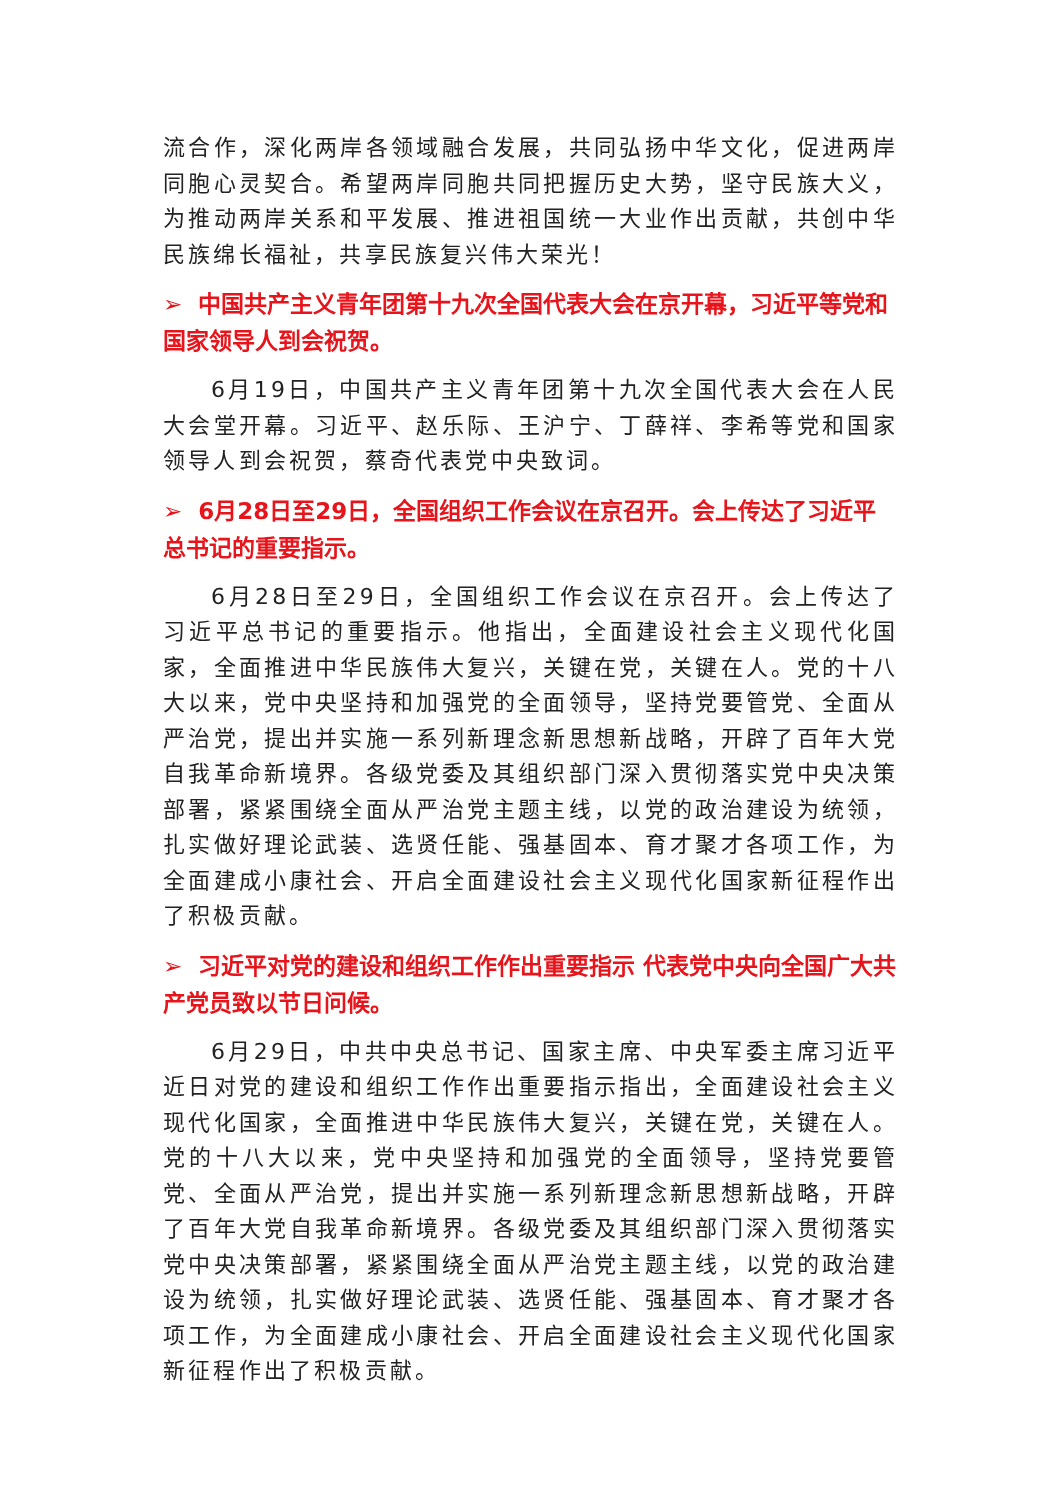流合作，深化两岸各领域融合发展，共同弘扬中华文化，促进两岸同胞心灵契合。希望两岸同胞共同把握历史大势，坚守民族大义，为推动两岸关系和平发展、推进祖国统一大业作出贡献，共创中华民族绵长福祉，共享民族复兴伟大荣光！
➢ 中国共产主义青年团第十九次全国代表大会在京开幕，习近平等党和国家领导人到会祝贺。
6月19日，中国共产主义青年团第十九次全国代表大会在人民大会堂开幕。习近平、赵乐际、王沪宁、丁薛祥、李希等党和国家领导人到会祝贺，蔡奇代表党中央致词。
➢ 6月28日至29日，全国组织工作会议在京召开。会上传达了习近平总书记的重要指示。
6月28日至29日，全国组织工作会议在京召开。会上传达了习近平总书记的重要指示。他指出，全面建设社会主义现代化国家，全面推进中华民族伟大复兴，关键在党，关键在人。党的十八大以来，党中央坚持和加强党的全面领导，坚持党要管党、全面从严治党，提出并实施一系列新理念新思想新战略，开辟了百年大党自我革命新境界。各级党委及其组织部门深入贯彻落实党中央决策部署，紧紧围绕全面从严治党主题主线，以党的政治建设为统领，扎实做好理论武装、选贤任能、强基固本、育才聚才各项工作，为全面建成小康社会、开启全面建设社会主义现代化国家新征程作出了积极贡献。
➢ 习近平对党的建设和组织工作作出重要指示 代表党中央向全国广大共产党员致以节日问候。
6月29日，中共中央总书记、国家主席、中央军委主席习近平近日对党的建设和组织工作作出重要指示指出，全面建设社会主义现代化国家，全面推进中华民族伟大复兴，关键在党，关键在人。党的十八大以来，党中央坚持和加强党的全面领导，坚持党要管党、全面从严治党，提出并实施一系列新理念新思想新战略，开辟了百年大党自我革命新境界。各级党委及其组织部门深入贯彻落实党中央决策部署，紧紧围绕全面从严治党主题主线，以党的政治建设为统领，扎实做好理论武装、选贤任能、强基固本、育才聚才各项工作，为全面建成小康社会、开启全面建设社会主义现代化国家新征程作出了积极贡献。